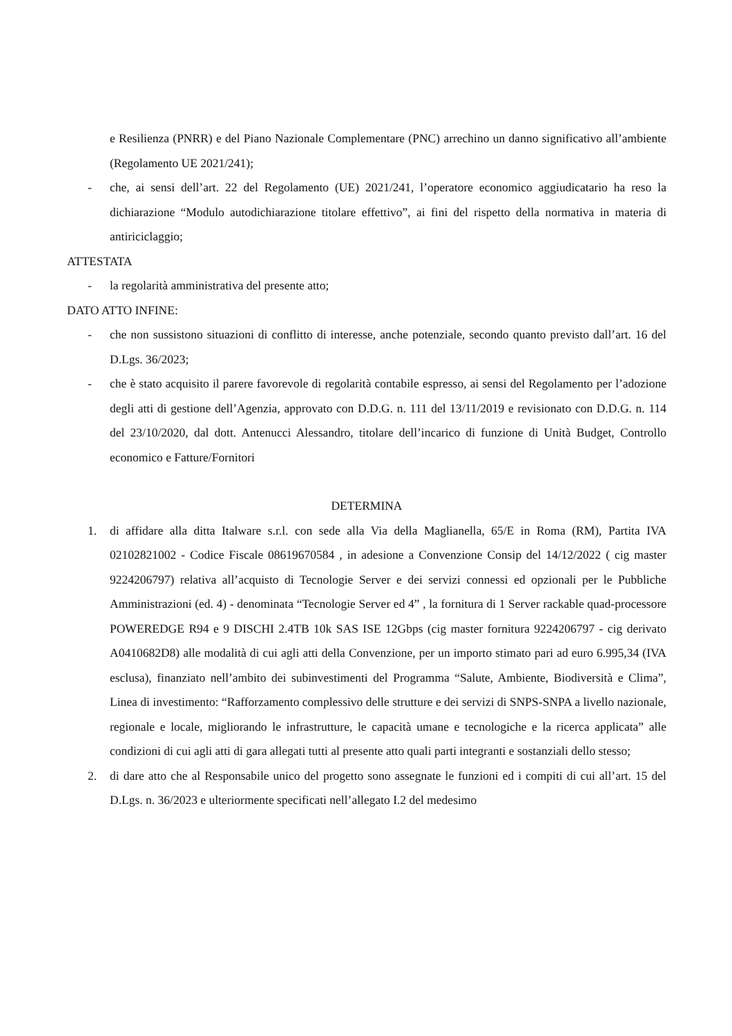e Resilienza (PNRR) e del Piano Nazionale Complementare (PNC) arrechino un danno significativo all’ambiente (Regolamento UE 2021/241);
- che, ai sensi dell’art. 22 del Regolamento (UE) 2021/241, l’operatore economico aggiudicatario ha reso la dichiarazione “Modulo autodichiarazione titolare effettivo”, ai fini del rispetto della normativa in materia di antiriciclaggio;
ATTESTATA
- la regolarità amministrativa del presente atto;
DATO ATTO INFINE:
- che non sussistono situazioni di conflitto di interesse, anche potenziale, secondo quanto previsto dall’art. 16 del D.Lgs. 36/2023;
- che è stato acquisito il parere favorevole di regolarità contabile espresso, ai sensi del Regolamento per l’adozione degli atti di gestione dell’Agenzia, approvato con D.D.G. n. 111 del 13/11/2019 e revisionato con D.D.G. n. 114 del 23/10/2020, dal dott. Antenucci Alessandro, titolare dell’incarico di funzione di Unità Budget, Controllo economico e Fatture/Fornitori
DETERMINA
1. di affidare alla ditta Italware s.r.l. con sede alla Via della Maglianella, 65/E in Roma (RM), Partita IVA 02102821002 - Codice Fiscale 08619670584 , in adesione a Convenzione Consip del 14/12/2022 ( cig master 9224206797) relativa all’acquisto di Tecnologie Server e dei servizi connessi ed opzionali per le Pubbliche Amministrazioni (ed. 4) - denominata “Tecnologie Server ed 4” , la fornitura di 1 Server rackable quad-processore POWEREDGE R94 e 9 DISCHI 2.4TB 10k SAS ISE 12Gbps (cig master fornitura 9224206797 - cig derivato A0410682D8) alle modalità di cui agli atti della Convenzione, per un importo stimato pari ad euro 6.995,34 (IVA esclusa), finanziato nell’ambito dei subinvestimenti del Programma “Salute, Ambiente, Biodiversità e Clima”, Linea di investimento: “Rafforzamento complessivo delle strutture e dei servizi di SNPS-SNPA a livello nazionale, regionale e locale, migliorando le infrastrutture, le capacità umane e tecnologiche e la ricerca applicata” alle condizioni di cui agli atti di gara allegati tutti al presente atto quali parti integranti e sostanziali dello stesso;
2. di dare atto che al Responsabile unico del progetto sono assegnate le funzioni ed i compiti di cui all’art. 15 del D.Lgs. n. 36/2023 e ulteriormente specificati nell’allegato I.2 del medesimo